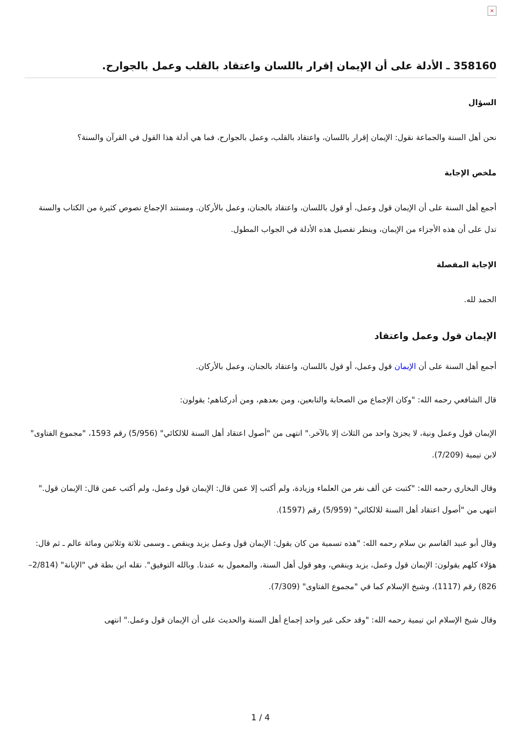×
358160 ـ الأدلة على أن الإيمان إقرار باللسان واعتقاد بالقلب وعمل بالجوارح.
السؤال
نحن أهل السنة والجماعة نقول: الإيمان إقرار باللسان، واعتقاد بالقلب، وعمل بالجوارح، فما هي أدلة هذا القول في القرآن والسنة؟
ملخص الإجابة
أجمع أهل السنة على أن الإيمان قول وعمل، أو قول باللسان، واعتقاد بالجنان، وعمل بالأركان. ومستند الإجماع نصوص كثيرة من الكتاب والسنة تدل على أن هذه الأجزاء من الإيمان، وينظر تفصيل هذه الأدلة في الجواب المطول.
الإجابة المفصلة
الحمد لله.
الإيمان قول وعمل واعتقاد
أجمع أهل السنة على أن الإيمان قول وعمل، أو قول باللسان، واعتقاد بالجنان، وعمل بالأركان.
قال الشافعي رحمه الله: "وكان الإجماع من الصحابة والتابعين، ومن بعدهم، ومن أدركناهم؛ يقولون:
الإيمان قول وعمل ونية، لا يجزئ واحد من الثلاث إلا بالآخر." انتهى من "أصول اعتقاد أهل السنة للالكائي" (5/956) رقم 1593، "مجموع الفتاوى" لابن تيمية (7/209).
وقال البخاري رحمه الله: "كتبت عن ألف نفر من العلماء وزيادة، ولم أكتب إلا عمن قال: الإيمان قول وعمل، ولم أكتب عمن قال: الإيمان قول." انتهى من "أصول اعتقاد أهل السنة للالكائي" (5/959) رقم (1597).
وقال أبو عبيد القاسم بن سلام رحمه الله: "هذه تسمية من كان يقول: الإيمان قول وعمل يزيد وينقص ـ وسمى ثلاثة وثلاثين ومائة عالم ـ ثم قال: هؤلاء كلهم يقولون: الإيمان قول وعمل، يزيد وينقص، وهو قول أهل السنة، والمعمول به عندنا. وبالله التوفيق". نقله ابن بطة في "الإبانة" (2/814– 826) رقم (1117)، وشيخ الإسلام كما في "مجموع الفتاوى" (7/309).
وقال شيخ الإسلام ابن تيمية رحمه الله: "وقد حكى غير واحد إجماع أهل السنة والحديث على أن الإيمان قول وعمل." انتهى
1 / 4